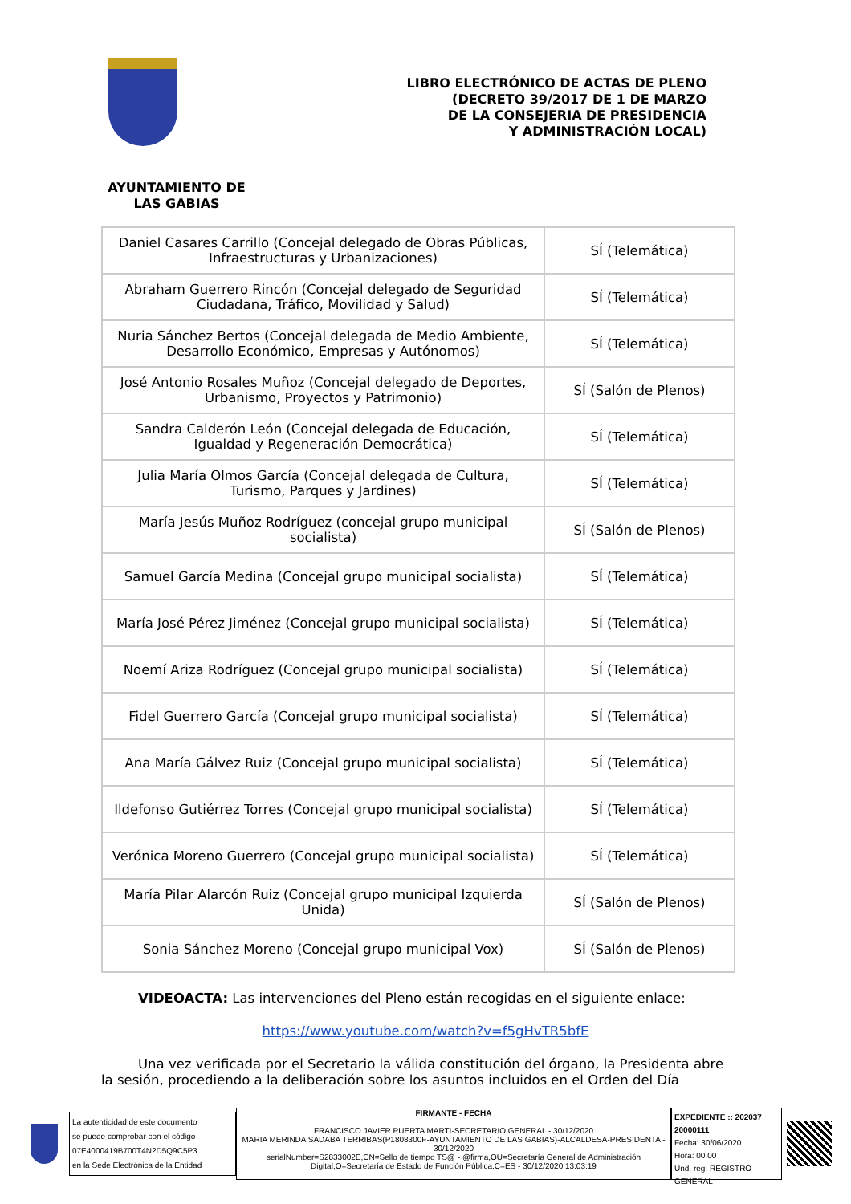LIBRO ELECTRÓNICO DE ACTAS DE PLENO
(DECRETO 39/2017 DE 1 DE MARZO
DE LA CONSEJERIA DE PRESIDENCIA
Y ADMINISTRACIÓN LOCAL)
AYUNTAMIENTO DE
LAS GABIAS
| Daniel Casares Carrillo (Concejal delegado de Obras Públicas, Infraestructuras y Urbanizaciones) | SÍ (Telemática) |
| Abraham Guerrero Rincón (Concejal delegado de Seguridad Ciudadana, Tráfico, Movilidad y Salud) | SÍ (Telemática) |
| Nuria Sánchez Bertos (Concejal delegada de Medio Ambiente, Desarrollo Económico, Empresas y Autónomos) | SÍ (Telemática) |
| José Antonio Rosales Muñoz (Concejal delegado de Deportes, Urbanismo, Proyectos y Patrimonio) | SÍ (Salón de Plenos) |
| Sandra Calderón León (Concejal delegada de Educación, Igualdad y Regeneración Democrática) | SÍ (Telemática) |
| Julia María Olmos García (Concejal delegada de Cultura, Turismo, Parques y Jardines) | SÍ (Telemática) |
| María Jesús Muñoz Rodríguez (concejal grupo municipal socialista) | SÍ (Salón de Plenos) |
| Samuel García Medina (Concejal grupo municipal socialista) | SÍ (Telemática) |
| María José Pérez Jiménez (Concejal grupo municipal socialista) | SÍ (Telemática) |
| Noemí Ariza Rodríguez (Concejal grupo municipal socialista) | SÍ (Telemática) |
| Fidel Guerrero García (Concejal grupo municipal socialista) | SÍ (Telemática) |
| Ana María Gálvez Ruiz (Concejal grupo municipal socialista) | SÍ (Telemática) |
| Ildefonso Gutiérrez Torres (Concejal grupo municipal socialista) | SÍ (Telemática) |
| Verónica Moreno Guerrero (Concejal grupo municipal socialista) | SÍ (Telemática) |
| María Pilar Alarcón Ruiz (Concejal grupo municipal Izquierda Unida) | SÍ (Salón de Plenos) |
| Sonia Sánchez Moreno (Concejal grupo municipal Vox) | SÍ (Salón de Plenos) |
VIDEOACTA: Las intervenciones del Pleno están recogidas en el siguiente enlace:
https://www.youtube.com/watch?v=f5gHvTR5bfE
Una vez verificada por el Secretario la válida constitución del órgano, la Presidenta abre la sesión, procediendo a la deliberación sobre los asuntos incluidos en el Orden del Día
La autenticidad de este documento
se puede comprobar con el código
07E4000419B700T4N2D5Q9C5P3
en la Sede Electrónica de la Entidad
FIRMANTE - FECHA
FRANCISCO JAVIER PUERTA MARTI-SECRETARIO GENERAL - 30/12/2020
MARIA MERINDA SADABA TERRIBAS(P1808300F-AYUNTAMIENTO DE LAS GABIAS)-ALCALDESA-PRESIDENTA - 30/12/2020
serialNumber=S2833002E,CN=Sello de tiempo TS@ - @firma,OU=Secretaría General de Administración Digital,O=Secretaría de Estado de Función Pública,C=ES - 30/12/2020 13:03:19
EXPEDIENTE :: 202037 20000111
Fecha: 30/06/2020
Hora: 00:00
Und. reg: REGISTRO GENERAL